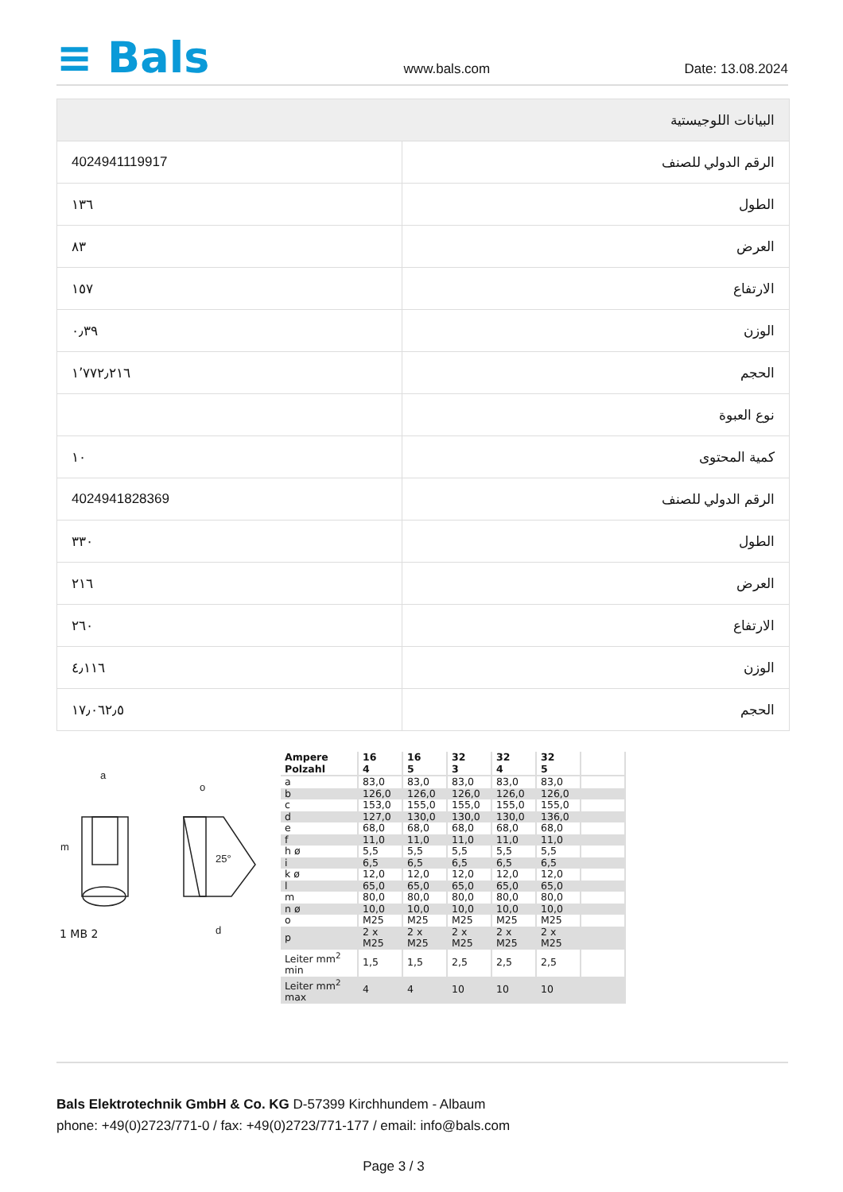≡ Bals
www.bals.com Date: 13.08.2024
| البيانات اللوجيستية | |
| --- | --- |
| الرقم الدولي للصنف | 4024941119917 |
| الطول | ١٣٦ |
| العرض | ٨٣ |
| الارتفاع | ١٥٧ |
| الوزن | ٠٫٣٩ |
| الحجم | ١٬٧٧٢٫٢١٦ |
| نوع العبوة | |
| كمية المحتوى | ١٠ |
| الرقم الدولي للصنف | 4024941828369 |
| الطول | ٣٣٠ |
| العرض | ٢١٦ |
| الارتفاع | ٢٦٠ |
| الوزن | ٤٫١١٦ |
| الحجم | ١٧٫٠٦٢٫٥ |
a
o
25°
d
m
1 MB 2
| Ampere Polzahl | 16 4 | 16 5 | 32 3 | 32 4 | 32 5 | |
| a | 83,0 | 83,0 | 83,0 | 83,0 | 83,0 | |
| b | 126,0 | 126,0 | 126,0 | 126,0 | 126,0 | |
| c | 153,0 | 155,0 | 155,0 | 155,0 | 155,0 | |
| d | 127,0 | 130,0 | 130,0 | 130,0 | 136,0 | |
| e | 68,0 | 68,0 | 68,0 | 68,0 | 68,0 | |
| f | 11,0 | 11,0 | 11,0 | 11,0 | 11,0 | |
| h ø | 5,5 | 5,5 | 5,5 | 5,5 | 5,5 | |
| i | 6,5 | 6,5 | 6,5 | 6,5 | 6,5 | |
| k ø | 12,0 | 12,0 | 12,0 | 12,0 | 12,0 | |
| l | 65,0 | 65,0 | 65,0 | 65,0 | 65,0 | |
| m | 80,0 | 80,0 | 80,0 | 80,0 | 80,0 | |
| n ø | 10,0 | 10,0 | 10,0 | 10,0 | 10,0 | |
| o | M25 | M25 | M25 | M25 | M25 | |
| p | 2 x M25 | 2 x M25 | 2 x M25 | 2 x M25 | 2 x M25 | |
| Leiter mm<sup>2</sup> min | 1,5 | 1,5 | 2,5 | 2,5 | 2,5 | |
| Leiter mm<sup>2</sup> max | 4 | 4 | 10 | 10 | 10 | |
Bals Elektrotechnik GmbH & Co. KG D-57399 Kirchhundem - Albaum
phone: +49(0)2723/771-0 / fax: +49(0)2723/771-177 / email: info@bals.com
Page 3 / 3